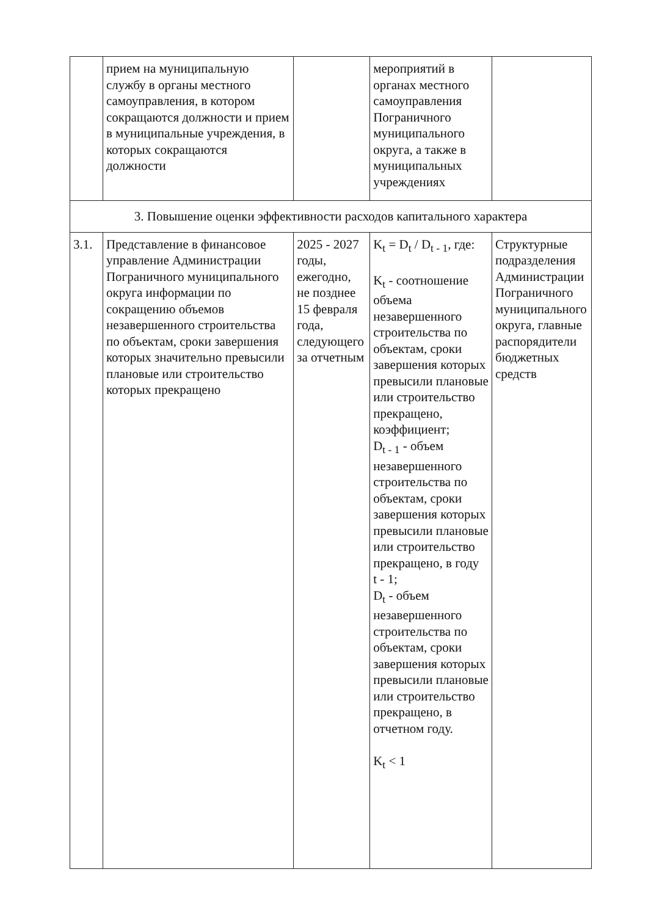| | прием на муниципальную службу в органы местного самоуправления, в котором сокращаются должности и прием в муниципальные учреждения, в которых сокращаются должности | | мероприятий в органах местного самоуправления Пограничного муниципального округа, а также в муниципальных учреждениях | |
| 3. Повышение оценки эффективности расходов капитального характера | | | | |
| 3.1. | Представление в финансовое управление Администрации Пограничного муниципального округа информации по сокращению объемов незавершенного строительства по объектам, сроки завершения которых значительно превысили плановые или строительство которых прекращено | 2025 - 2027 годы, ежегодно, не позднее 15 февраля года, следующего за отчетным | K<sub>t</sub> = D<sub>t</sub> / D<sub>t - 1</sub>, где: K<sub>t</sub> - соотношение объема незавершенного строительства по объектам, сроки завершения которых превысили плановые или строительство прекращено, коэффициент; D<sub>t - 1</sub> - объем незавершенного строительства по объектам, сроки завершения которых превысили плановые или строительство прекращено, в году t - 1; D<sub>t</sub> - объем незавершенного строительства по объектам, сроки завершения которых превысили плановые или строительство прекращено, в отчетном году. K<sub>t</sub> < 1 | Структурные подразделения Администрации Пограничного муниципального округа, главные распорядители бюджетных средств |